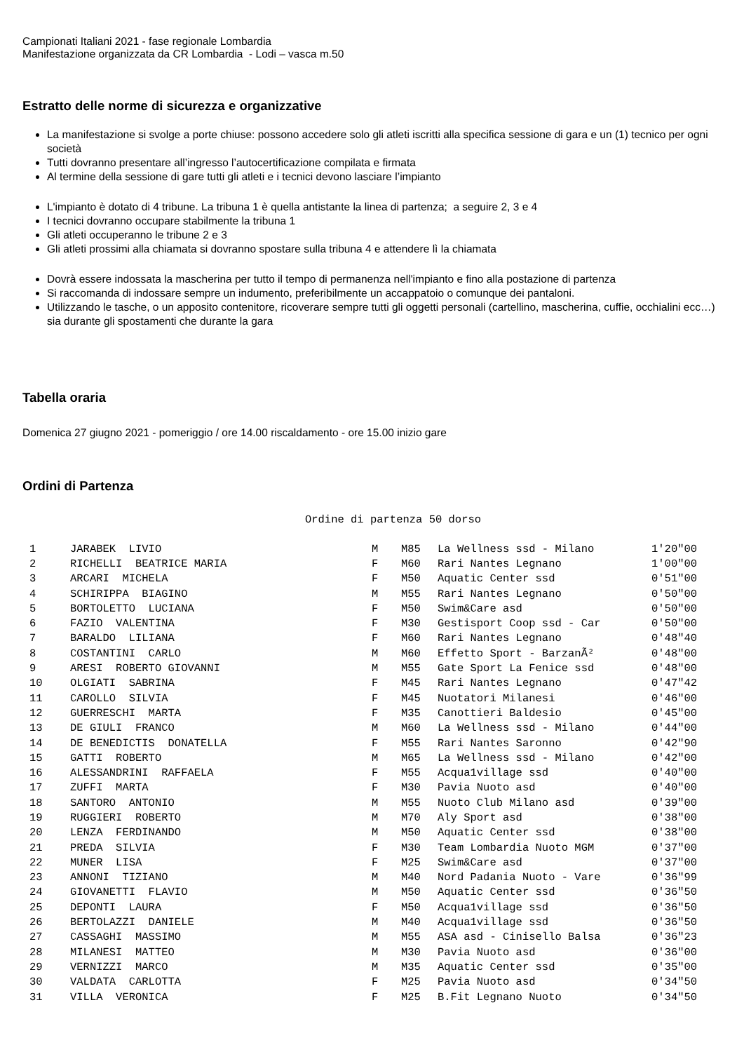Campionati Italiani 2021 - fase regionale Lombardia
Manifestazione organizzata da CR Lombardia - Lodi – vasca m.50
Estratto delle norme di sicurezza e organizzative
La manifestazione si svolge a porte chiuse: possono accedere solo gli atleti iscritti alla specifica sessione di gara e un (1) tecnico per ogni società
Tutti dovranno presentare all’ingresso l’autocertificazione compilata e firmata
Al termine della sessione di gare tutti gli atleti e i tecnici devono lasciare l’impianto
L'impianto è dotato di 4 tribune. La tribuna 1 è quella antistante la linea di partenza; a seguire 2, 3 e 4
I tecnici dovranno occupare stabilmente la tribuna 1
Gli atleti occuperanno le tribune 2 e 3
Gli atleti prossimi alla chiamata si dovranno spostare sulla tribuna 4 e attendere lì la chiamata
Dovrà essere indossata la mascherina per tutto il tempo di permanenza nell'impianto e fino alla postazione di partenza
Si raccomanda di indossare sempre un indumento, preferibilmente un accappatoio o comunque dei pantaloni.
Utilizzando le tasche, o un apposito contenitore, ricoverare sempre tutti gli oggetti personali (cartellino, mascherina, cuffie, occhialini ecc…) sia durante gli spostamenti che durante la gara
Tabella oraria
Domenica 27 giugno 2021 - pomeriggio / ore 14.00 riscaldamento - ore 15.00 inizio gare
Ordini di Partenza
Ordine di partenza 50 dorso
| 1 | JARABEK LIVIO | M | M85 | La Wellness ssd - Milano | 1'20"00 |
| 2 | RICHELLI BEATRICE MARIA | F | M60 | Rari Nantes Legnano | 1'00"00 |
| 3 | ARCARI MICHELA | F | M50 | Aquatic Center ssd | 0'51"00 |
| 4 | SCHIRIPPA BIAGINO | M | M55 | Rari Nantes Legnano | 0'50"00 |
| 5 | BORTOLETTO LUCIANA | F | M50 | Swim&Care asd | 0'50"00 |
| 6 | FAZIO VALENTINA | F | M30 | Gestisport Coop ssd - Car | 0'50"00 |
| 7 | BARALDO LILIANA | F | M60 | Rari Nantes Legnano | 0'48"40 |
| 8 | COSTANTINI CARLO | M | M60 | Effetto Sport - BarzanÃ² | 0'48"00 |
| 9 | ARESI ROBERTO GIOVANNI | M | M55 | Gate Sport La Fenice ssd | 0'48"00 |
| 10 | OLGIATI SABRINA | F | M45 | Rari Nantes Legnano | 0'47"42 |
| 11 | CAROLLO SILVIA | F | M45 | Nuotatori Milanesi | 0'46"00 |
| 12 | GUERRESCHI MARTA | F | M35 | Canottieri Baldesio | 0'45"00 |
| 13 | DE GIULI FRANCO | M | M60 | La Wellness ssd - Milano | 0'44"00 |
| 14 | DE BENEDICTIS DONATELLA | F | M55 | Rari Nantes Saronno | 0'42"90 |
| 15 | GATTI ROBERTO | M | M65 | La Wellness ssd - Milano | 0'42"00 |
| 16 | ALESSANDRINI RAFFAELA | F | M55 | Acqua1village ssd | 0'40"00 |
| 17 | ZUFFI MARTA | F | M30 | Pavia Nuoto asd | 0'40"00 |
| 18 | SANTORO ANTONIO | M | M55 | Nuoto Club Milano asd | 0'39"00 |
| 19 | RUGGIERI ROBERTO | M | M70 | Aly Sport asd | 0'38"00 |
| 20 | LENZA FERDINANDO | M | M50 | Aquatic Center ssd | 0'38"00 |
| 21 | PREDA SILVIA | F | M30 | Team Lombardia Nuoto MGM | 0'37"00 |
| 22 | MUNER LISA | F | M25 | Swim&Care asd | 0'37"00 |
| 23 | ANNONI TIZIANO | M | M40 | Nord Padania Nuoto - Vare | 0'36"99 |
| 24 | GIOVANETTI FLAVIO | M | M50 | Aquatic Center ssd | 0'36"50 |
| 25 | DEPONTI LAURA | F | M50 | Acqua1village ssd | 0'36"50 |
| 26 | BERTOLAZZI DANIELE | M | M40 | Acqua1village ssd | 0'36"50 |
| 27 | CASSAGHI MASSIMO | M | M55 | ASA asd - Cinisello Balsa | 0'36"23 |
| 28 | MILANESI MATTEO | M | M30 | Pavia Nuoto asd | 0'36"00 |
| 29 | VERNIZZI MARCO | M | M35 | Aquatic Center ssd | 0'35"00 |
| 30 | VALDATA CARLOTTA | F | M25 | Pavia Nuoto asd | 0'34"50 |
| 31 | VILLA VERONICA | F | M25 | B.Fit Legnano Nuoto | 0'34"50 |